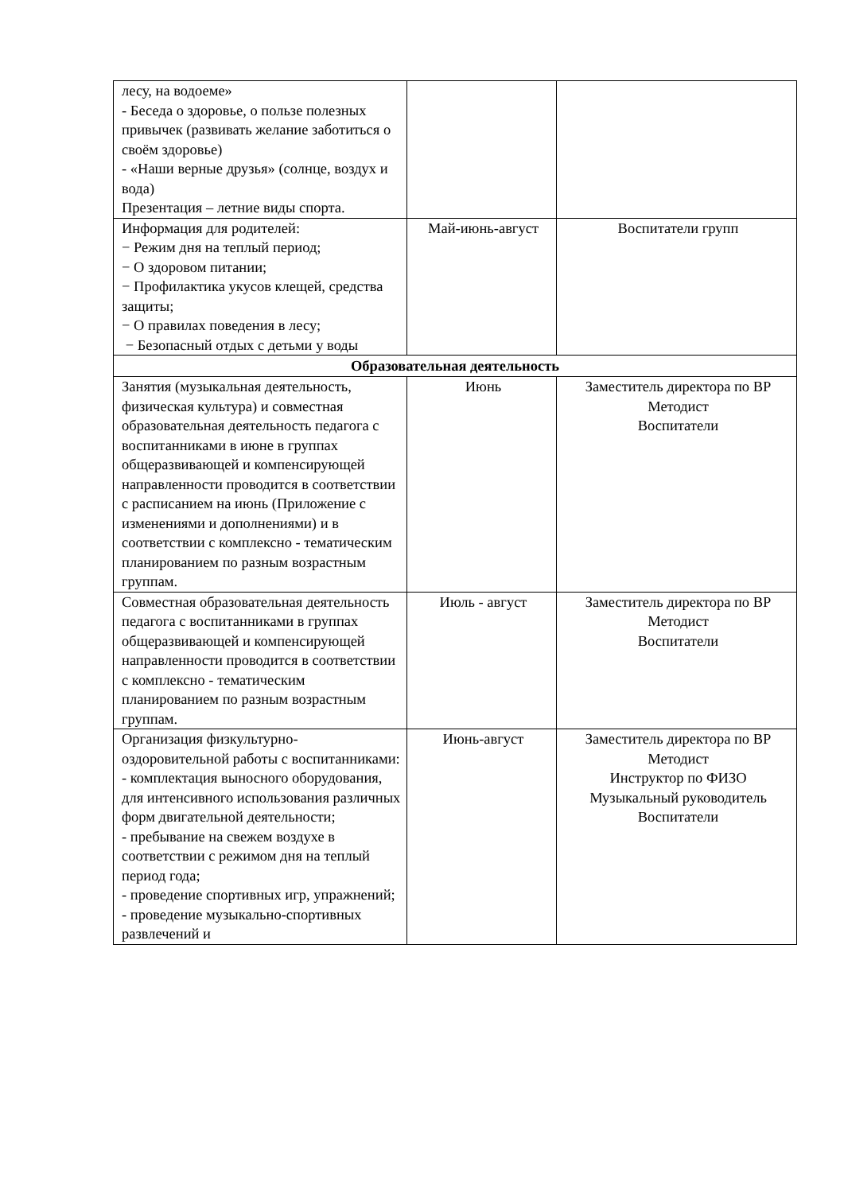| лесу, на водоеме» - Беседа о здоровье, о пользе полезных привычек (развивать желание заботиться о своём здоровье) - «Наши верные друзья» (солнце, воздух и вода) Презентация – летние виды спорта. | | |
| Информация для родителей: − Режим дня на теплый период; − О здоровом питании; − Профилактика укусов клещей, средства защиты; − О правилах поведения в лесу; − Безопасный отдых с детьми у воды | Май-июнь-август | Воспитатели групп |
| Образовательная деятельность | | |
| Занятия (музыкальная деятельность, физическая культура) и совместная образовательная деятельность педагога с воспитанниками в июне в группах общеразвивающей и компенсирующей направленности проводится в соответствии с расписанием на июнь (Приложение с изменениями и дополнениями) и в соответствии с комплексно - тематическим планированием по разным возрастным группам. | Июнь | Заместитель директора по ВР Методист Воспитатели |
| Совместная образовательная деятельность педагога с воспитанниками в группах общеразвивающей и компенсирующей направленности проводится в соответствии с комплексно - тематическим планированием по разным возрастным группам. | Июль - август | Заместитель директора по ВР Методист Воспитатели |
| Организация физкультурно-оздоровительной работы с воспитанниками: - комплектация выносного оборудования, для интенсивного использования различных форм двигательной деятельности; - пребывание на свежем воздухе в соответствии с режимом дня на теплый период года; - проведение спортивных игр, упражнений; - проведение музыкально-спортивных развлечений и | Июнь-август | Заместитель директора по ВР Методист Инструктор по ФИЗО Музыкальный руководитель Воспитатели |